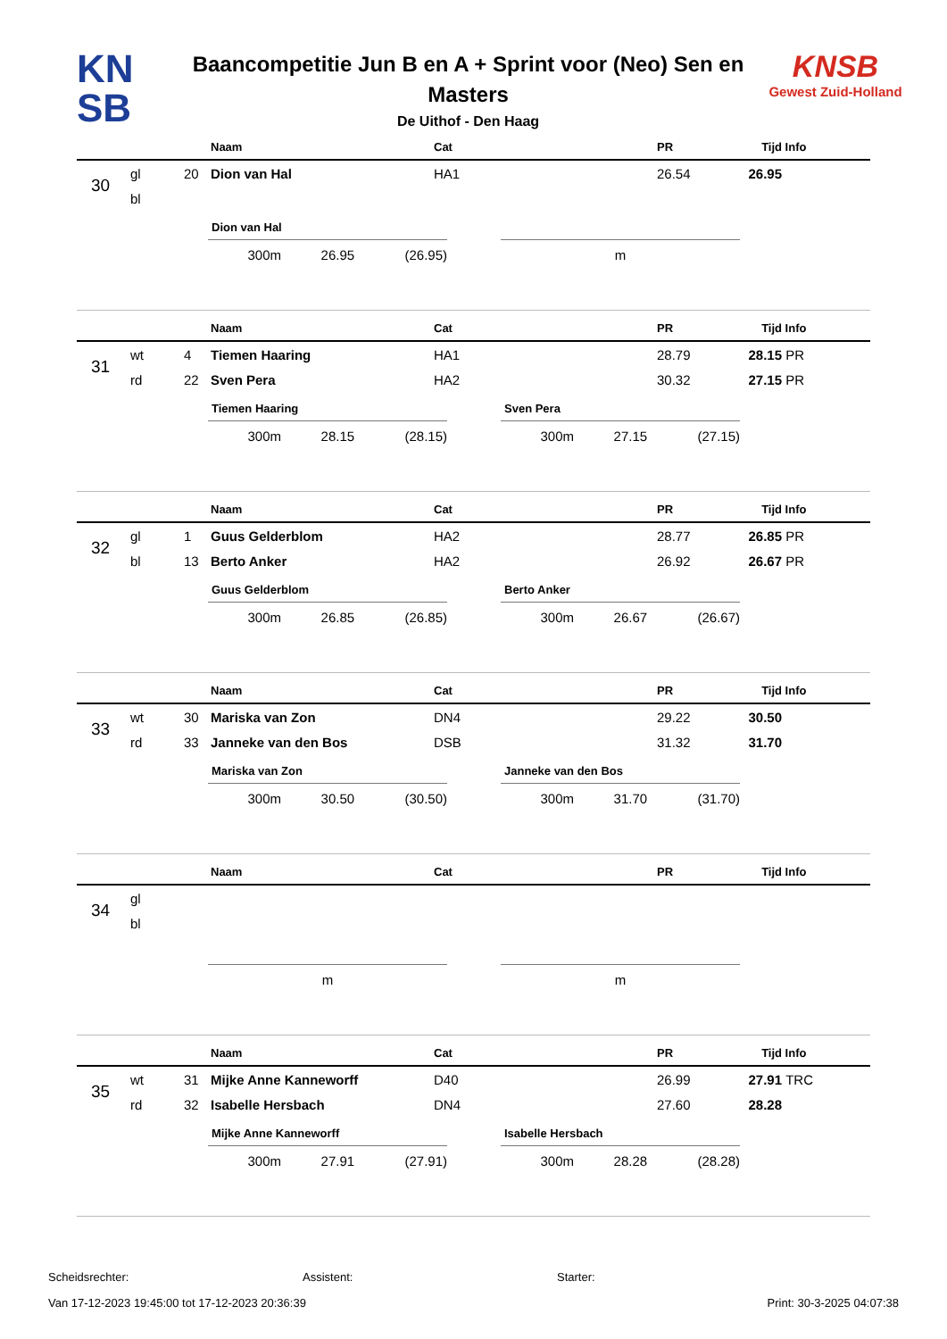KN
SB
Baancompetitie Jun B en A + Sprint voor (Neo) Sen en Masters
De Uithof - Den Haag
KNSB
Gewest Zuid-Holland
| | | | Naam | Cat | PR | Tijd | Info |
| --- | --- | --- | --- | --- | --- | --- | --- |
| 30 | gl | 20 | Dion van Hal | HA1 | 26.54 | 26.95 | |
| | bl | | | | | | |
| Dion van Hal | | |
| --- | --- | --- |
| 300m | 26.95 | (26.95) |
| m | | |
| | | | Naam | Cat | PR | Tijd | Info |
| --- | --- | --- | --- | --- | --- | --- | --- |
| 31 | wt | 4 | Tiemen Haaring | HA1 | 28.79 | 28.15 | PR |
| | rd | 22 | Sven Pera | HA2 | 30.32 | 27.15 | PR |
| Tiemen Haaring | | |
| --- | --- | --- |
| 300m | 28.15 | (28.15) |
| Sven Pera | | |
| --- | --- | --- |
| 300m | 27.15 | (27.15) |
| | | | Naam | Cat | PR | Tijd | Info |
| --- | --- | --- | --- | --- | --- | --- | --- |
| 32 | gl | 1 | Guus Gelderblom | HA2 | 28.77 | 26.85 | PR |
| | bl | 13 | Berto Anker | HA2 | 26.92 | 26.67 | PR |
| Guus Gelderblom | | |
| --- | --- | --- |
| 300m | 26.85 | (26.85) |
| Berto Anker | | |
| --- | --- | --- |
| 300m | 26.67 | (26.67) |
| | | | Naam | Cat | PR | Tijd | Info |
| --- | --- | --- | --- | --- | --- | --- | --- |
| 33 | wt | 30 | Mariska van Zon | DN4 | 29.22 | 30.50 | |
| | rd | 33 | Janneke van den Bos | DSB | 31.32 | 31.70 | |
| Mariska van Zon | | |
| --- | --- | --- |
| 300m | 30.50 | (30.50) |
| Janneke van den Bos | | |
| --- | --- | --- |
| 300m | 31.70 | (31.70) |
| | | | Naam | Cat | PR | Tijd | Info |
| --- | --- | --- | --- | --- | --- | --- | --- |
| 34 | gl | | | | | | |
| | bl | | | | | | |
| m | | |
| m | | |
| | | | Naam | Cat | PR | Tijd | Info |
| --- | --- | --- | --- | --- | --- | --- | --- |
| 35 | wt | 31 | Mijke Anne Kanneworff | D40 | 26.99 | 27.91 | TRC |
| | rd | 32 | Isabelle Hersbach | DN4 | 27.60 | 28.28 | |
| Mijke Anne Kanneworff | | |
| --- | --- | --- |
| 300m | 27.91 | (27.91) |
| Isabelle Hersbach | | |
| --- | --- | --- |
| 300m | 28.28 | (28.28) |
Scheidsrechter: Assistent: Starter:
Van 17-12-2023 19:45:00 tot 17-12-2023 20:36:39 Print: 30-3-2025 04:07:38